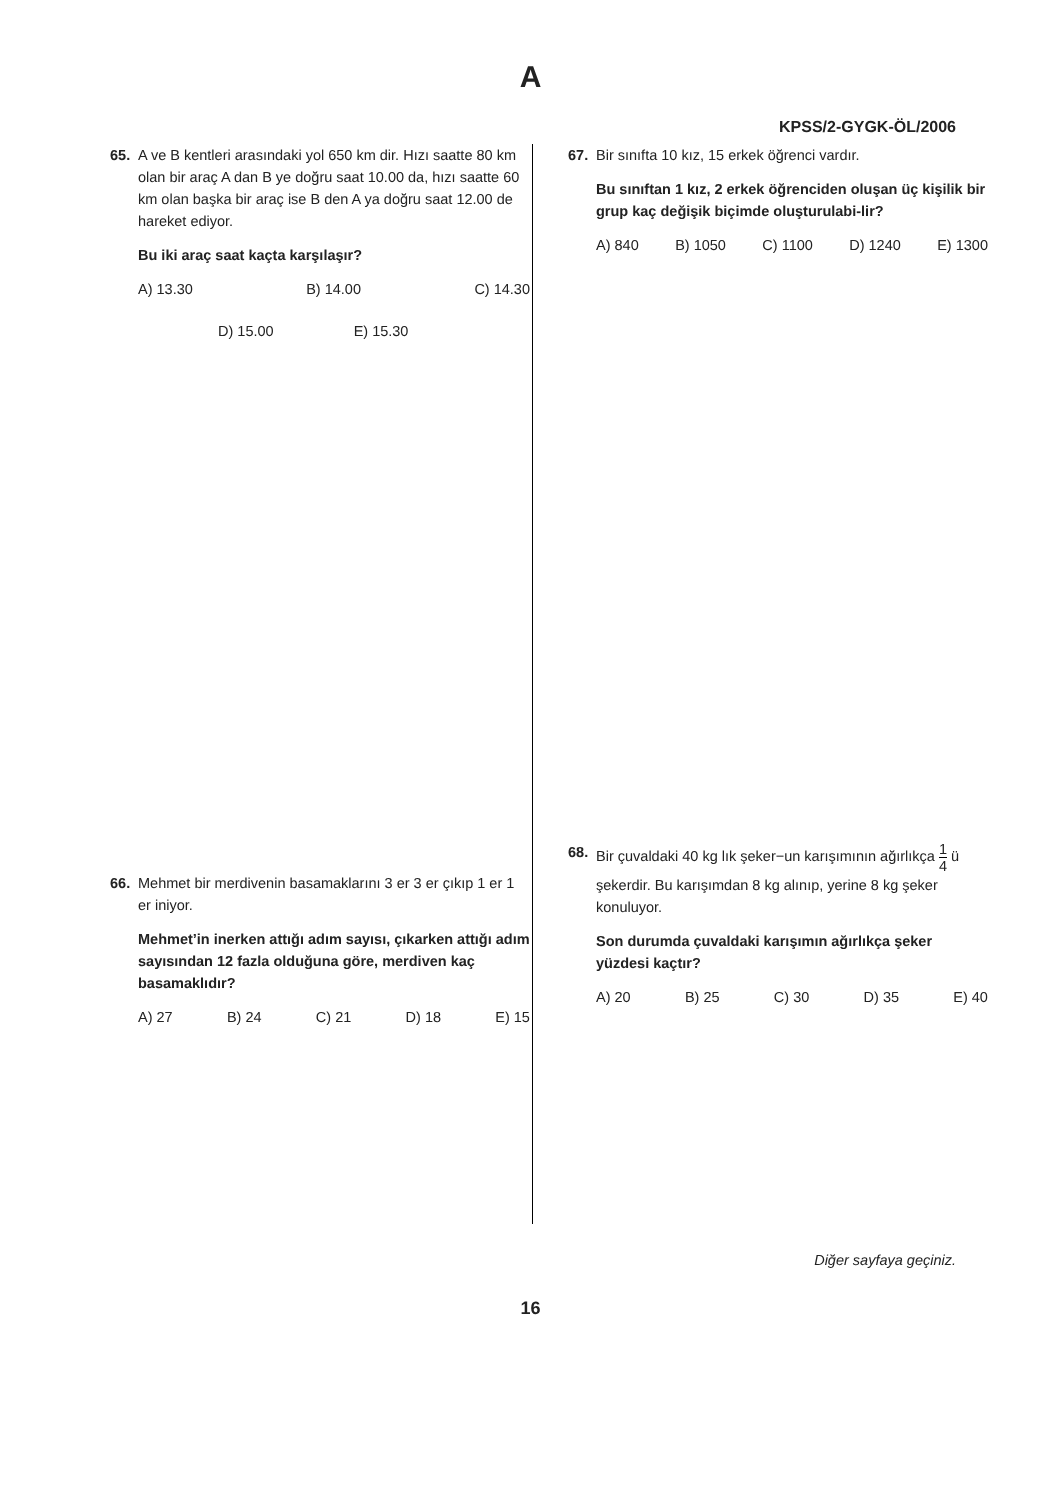A
KPSS/2-GYGK-ÖL/2006
65. A ve B kentleri arasındaki yol 650 km dir. Hızı saatte 80 km olan bir araç A dan B ye doğru saat 10.00 da, hızı saatte 60 km olan başka bir araç ise B den A ya doğru saat 12.00 de hareket ediyor.
Bu iki araç saat kaçta karşılaşır?
A) 13.30 B) 14.00 C) 14.30
D) 15.00 E) 15.30
66. Mehmet bir merdivenin basamaklarını 3 er 3 er çıkıp 1 er 1 er iniyor.
Mehmet’in inerken attığı adım sayısı, çıkarken attığı adım sayısından 12 fazla olduğuna göre, merdiven kaç basamaklıdır?
A) 27 B) 24 C) 21 D) 18 E) 15
67. Bir sınıfta 10 kız, 15 erkek öğrenci vardır.
Bu sınıftan 1 kız, 2 erkek öğrenciden oluşan üç kişilik bir grup kaç değişik biçimde oluşturulabi-lir?
A) 840 B) 1050 C) 1100 D) 1240 E) 1300
68. Bir çuvaldaki 40 kg lık şeker−un karışımının ağırlıkça 1 4 ü şekerdir. Bu karışımdan 8 kg alınıp, yerine 8 kg şeker konuluyor.
Son durumda çuvaldaki karışımın ağırlıkça şeker yüzdesi kaçtır?
A) 20 B) 25 C) 30 D) 35 E) 40
Diğer sayfaya geçiniz.
16